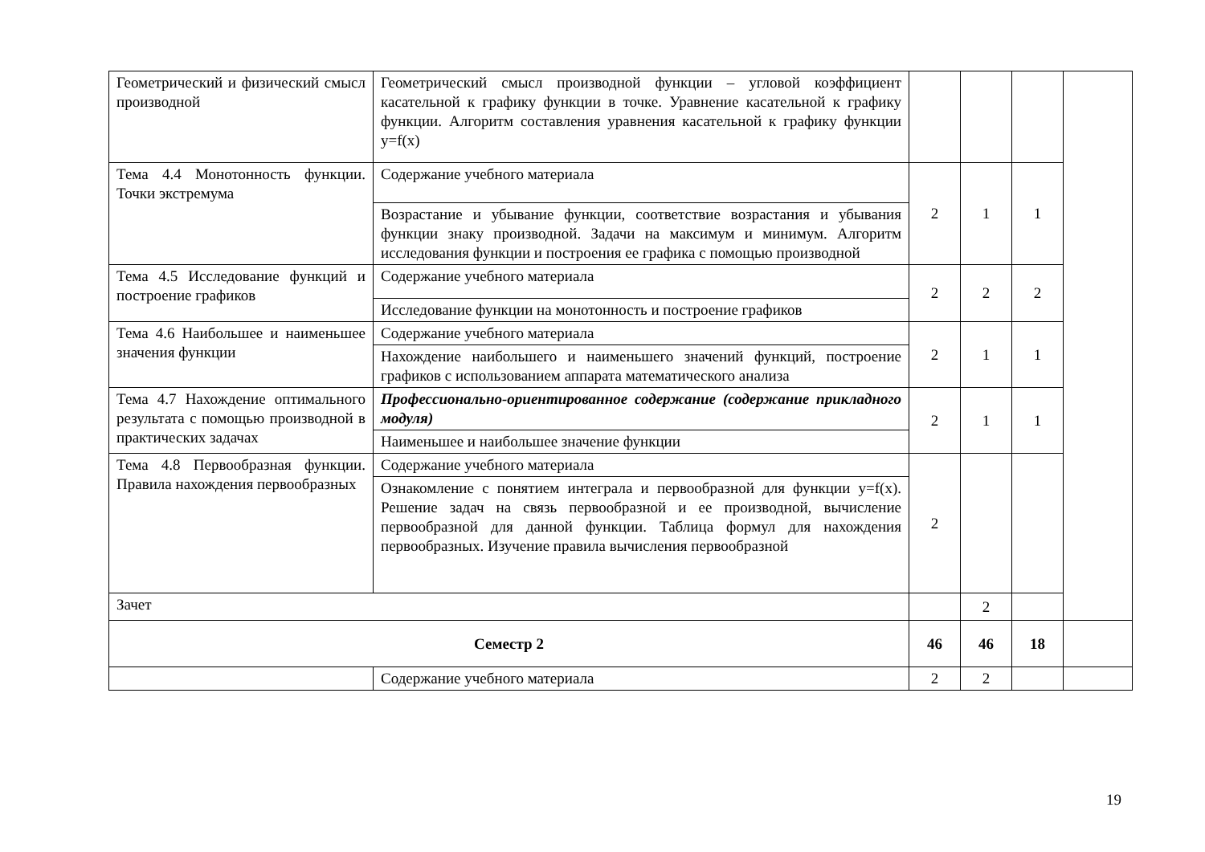| Геометрический и физический смысл производной | Геометрический смысл производной функции – угловой коэффициент касательной к графику функции в точке. Уравнение касательной к графику функции. Алгоритм составления уравнения касательной к графику функции y=f(x) | | | | |
| Тема 4.4 Монотонность функции. Точки экстремума | Содержание учебного материала | 2 | 1 | 1 | |
| | Возрастание и убывание функции, соответствие возрастания и убывания функции знаку производной. Задачи на максимум и минимум. Алгоритм исследования функции и построения ее графика с помощью производной | | | | |
| Тема 4.5 Исследование функций и построение графиков | Содержание учебного материала | 2 | 2 | 2 | |
| | Исследование функции на монотонность и построение графиков | | | | |
| Тема 4.6 Наибольшее и наименьшее значения функции | Содержание учебного материала | 2 | 1 | 1 | |
| | Нахождение наибольшего и наименьшего значений функций, построение графиков с использованием аппарата математического анализа | | | | |
| Тема 4.7 Нахождение оптимального результата с помощью производной в практических задачах | Профессионально-ориентированное содержание (содержание прикладного модуля) | 2 | 1 | 1 | |
| | Наименьшее и наибольшее значение функции | | | | |
| Тема 4.8 Первообразная функции. Правила нахождения первообразных | Содержание учебного материала | 2 | | | |
| | Ознакомление с понятием интеграла и первообразной для функции y=f(x). Решение задач на связь первообразной и ее производной, вычисление первообразной для данной функции. Таблица формул для нахождения первообразных. Изучение правила вычисления первообразной | | | | |
| Зачет | | | 2 | | |
| Семестр 2 | | 46 | 46 | 18 | |
| | Содержание учебного материала | 2 | 2 | | |
19